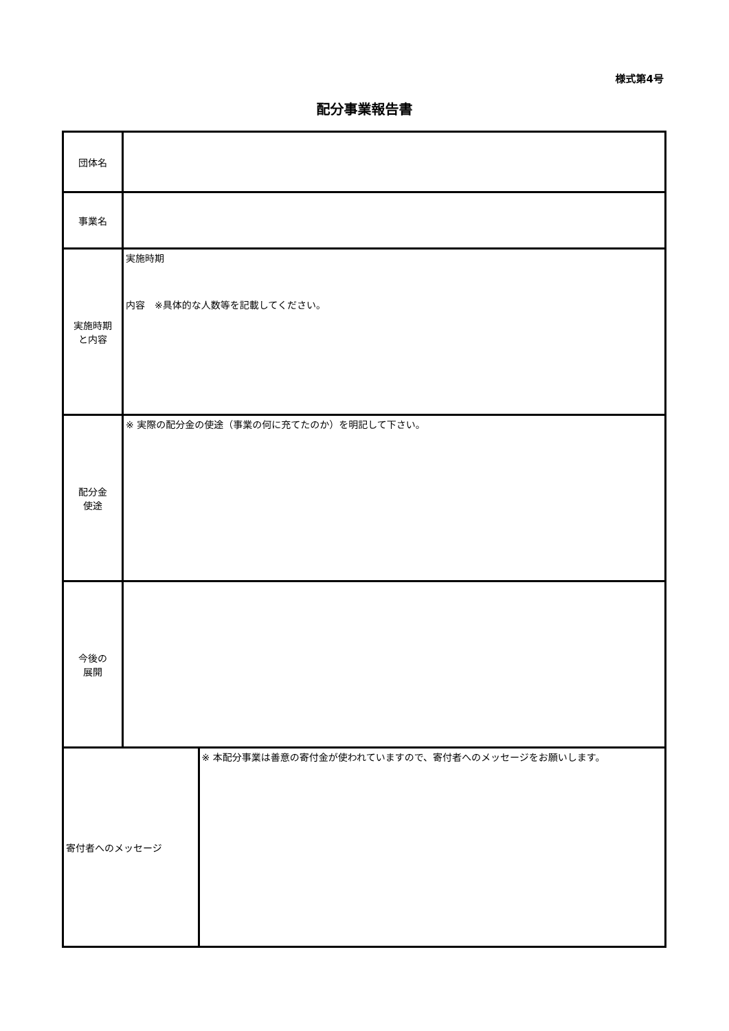様式第4号
配分事業報告書
| 団体名 | | |
| 事業名 | | |
| 実施時期 と内容 | 実施時期 内容 ※具体的な人数等を記載してください。 | |
| 配分金 使途 | ※ 実際の配分金の使途（事業の何に充てたのか）を明記して下さい。 | |
| 今後の 展開 | | |
| 寄付者へのメッセージ | | ※ 本配分事業は善意の寄付金が使われていますので、寄付者へのメッセージをお願いします。 |